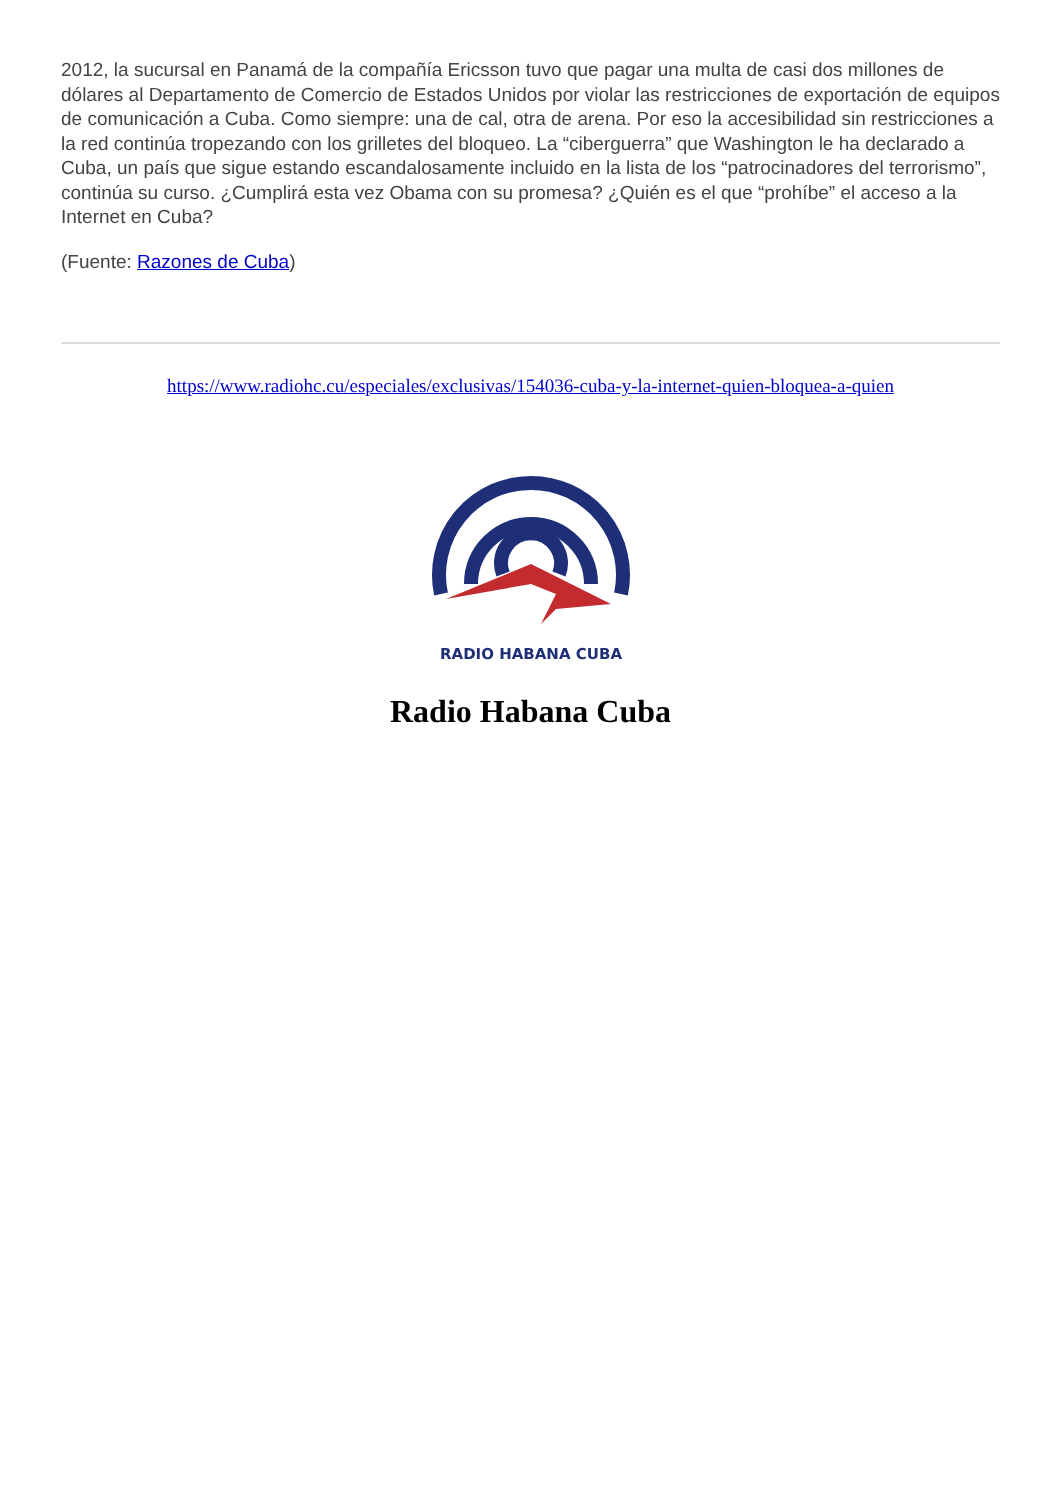2012, la sucursal en Panamá de la compañía Ericsson tuvo que pagar una multa de casi dos millones de dólares al Departamento de Comercio de Estados Unidos por violar las restricciones de exportación de equipos de comunicación a Cuba. Como siempre: una de cal, otra de arena. Por eso la accesibilidad sin restricciones a la red continúa tropezando con los grilletes del bloqueo. La “ciberguerra” que Washington le ha declarado a Cuba, un país que sigue estando escandalosamente incluido en la lista de los “patrocinadores del terrorismo”, continúa su curso. ¿Cumplirá esta vez Obama con su promesa? ¿Quién es el que “prohíbe” el acceso a la Internet en Cuba?
(Fuente: Razones de Cuba)
https://www.radiohc.cu/especiales/exclusivas/154036-cuba-y-la-internet-quien-bloquea-a-quien
RADIO HABANA CUBA
Radio Habana Cuba